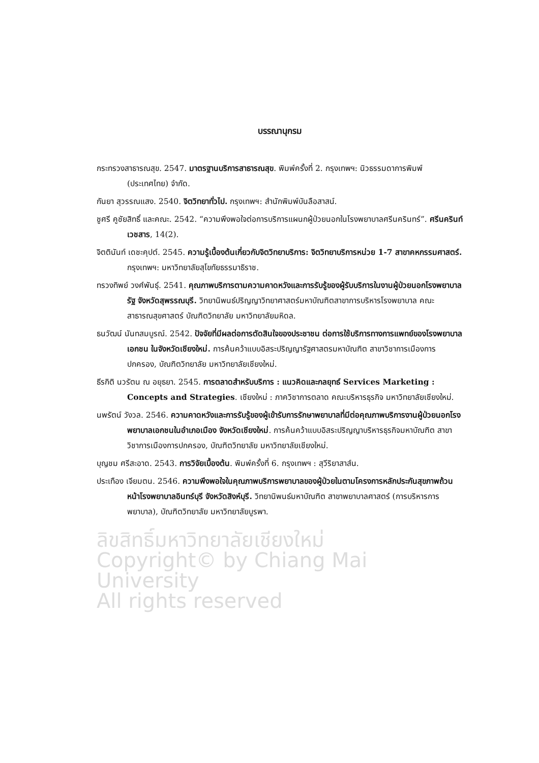บรรณานุกรม
กระทรวงสาธารณสุข. 2547. มาตรฐานบริการสาธารณสุข. พิมพ์ครั้งที่ 2. กรุงเทพฯ: นิวธรรมดาการพิมพ์ (ประเทศไทย) จำกัด.
กันยา สุวรรณแสง. 2540. จิตวิทยาทั่วไป. กรุงเทพฯ: สำนักพิมพ์บันลือสาสน์.
ชูศรี คูชัยสิทธิ์ และคณะ. 2542. “ความพึงพอใจต่อการบริการแผนกผู้ป่วยนอกในโรงพยาบาลศรีนครินทร์”. ศรีนครินท์เวชสาร, 14(2).
จิตตินันท์ เดชะคุปต์. 2545. ความรู้เบื้องต้นเกี่ยวกับจิตวิทยาบริการ: จิตวิทยาบริการหน่วย 1-7 สาขาคหกรรมศาสตร์. กรุงเทพฯ: มหาวิทยาลัยสุโขทัยธรรมาธิราช.
ทรวงทิพย์ วงศ์พันธุ์. 2541. คุณภาพบริการตามความคาดหวังและการรับรู้ของผู้รับบริการในงานผู้ป่วยนอกโรงพยาบาลรัฐ จังหวัดสุพรรณบุรี. วิทยานิพนธ์ปริญญาวิทยาศาสตร์มหาบัณฑิตสาขาการบริหารโรงพยาบาล คณะสาธารณสุขศาสตร์ บัณฑิตวิทยาลัย มหาวิทยาลัยมหิดล.
ธนวัฒน์ นันทสมบูรณ์. 2542. ปัจจัยที่มีผลต่อการตัดสินใจของประชาชน ต่อการใช้บริการทางการแพทย์ของโรงพยาบาลเอกชน ในจังหวัดเชียงใหม่. การค้นคว้าแบบอิสระปริญญารัฐศาสตรมหาบัณฑิต สาขาวิชาการเมืองการปกครอง, บัณฑิตวิทยาลัย มหาวิทยาลัยเชียงใหม่.
ธีรกิติ นวรัตน ณ อยุธยา. 2545. การตลาดสำหรับบริการ : แนวคิดและกลยุทธ์ Services Marketing : Concepts and Strategies. เชียงใหม่ : ภาควิชาการตลาด คณะบริหารธุรกิจ มหาวิทยาลัยเชียงใหม่.
นพรัตน์ วังวล. 2546. ความคาดหวังและการรับรู้ของผู้เข้ารับการรักษาพยาบาลที่มีต่อคุณภาพบริการงานผู้ป่วยนอกโรงพยาบาลเอกชนในอำเภอเมือง จังหวัดเชียงใหม่. การค้นคว้าแบบอิสระปริญญาบริหารธุรกิจมหาบัณฑิต สาขาวิชาการเมืองการปกครอง, บัณฑิตวิทยาลัย มหาวิทยาลัยเชียงใหม่.
บุญชม ศรีสะอาด. 2543. การวิจัยเบื้องต้น. พิมพ์ครั้งที่ 6. กรุงเทพฯ : สุวีริยาสาส์น.
ประเทือง เจียมตน. 2546. ความพึงพอใจในคุณภาพบริการพยาบาลของผู้ป่วยในตามโครงการหลักประกันสุขภาพถ้วนหน้าโรงพยาบาลอินทร์บุรี จังหวัดสิงห์บุรี. วิทยานิพนธ์มหาบัณฑิต สาขาพยาบาลศาสตร์ (การบริหารการพยาบาล), บัณฑิตวิทยาลัย มหาวิทยาลัยบูรพา.
ลิขสิทธิ์มหาวิทยาลัยเชียงใหม่
Copyright© by Chiang Mai University
All rights reserved